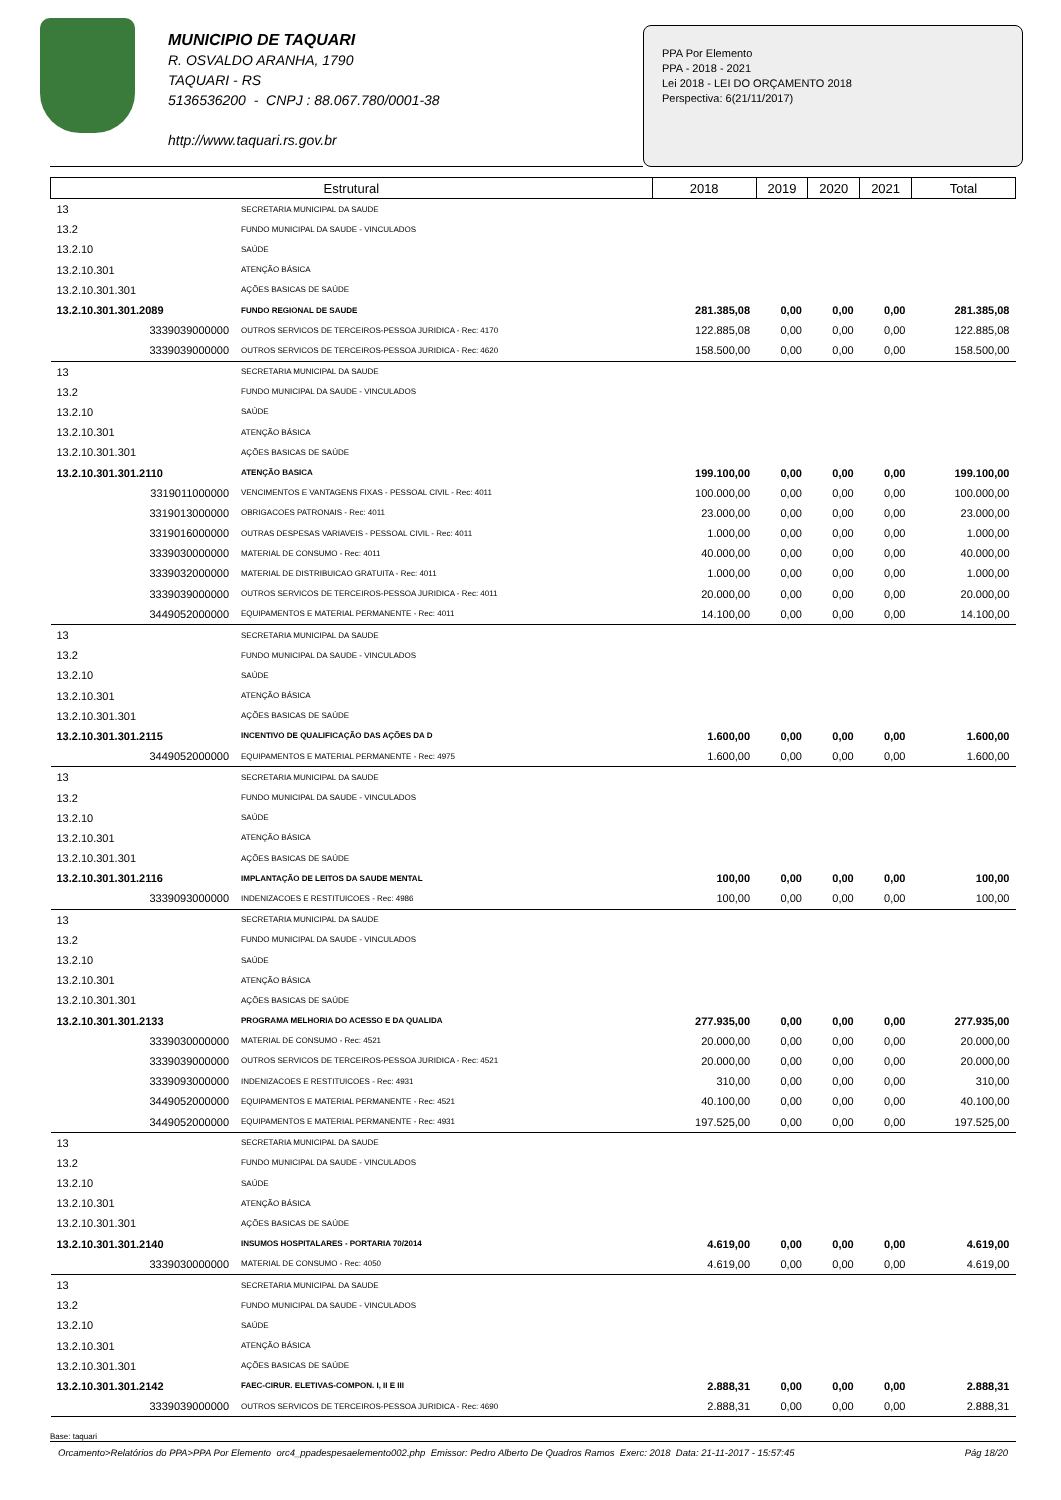MUNICIPIO DE TAQUARI
R. OSVALDO ARANHA, 1790
TAQUARI - RS
5136536200 - CNPJ : 88.067.780/0001-38
http://www.taquari.rs.gov.br
PPA Por Elemento
PPA - 2018 - 2021
Lei 2018 - LEI DO ORÇAMENTO 2018
Perspectiva: 6(21/11/2017)
| Estrutural | | 2018 | 2019 | 2020 | 2021 | Total |
| --- | --- | --- | --- | --- | --- | --- |
| 13 | SECRETARIA MUNICIPAL DA SAUDE | | | | | |
| 13.2 | FUNDO MUNICIPAL DA SAUDE - VINCULADOS | | | | | |
| 13.2.10 | SAÚDE | | | | | |
| 13.2.10.301 | ATENÇÃO BÁSICA | | | | | |
| 13.2.10.301.301 | AÇÕES BASICAS DE SAÚDE | | | | | |
| 13.2.10.301.301.2089 | FUNDO REGIONAL DE SAUDE | 281.385,08 | 0,00 | 0,00 | 0,00 | 281.385,08 |
| 3339039000000 | OUTROS SERVICOS DE TERCEIROS-PESSOA JURIDICA - Rec: 4170 | 122.885,08 | 0,00 | 0,00 | 0,00 | 122.885,08 |
| 3339039000000 | OUTROS SERVICOS DE TERCEIROS-PESSOA JURIDICA - Rec: 4620 | 158.500,00 | 0,00 | 0,00 | 0,00 | 158.500,00 |
| 13 | SECRETARIA MUNICIPAL DA SAUDE | | | | | |
| 13.2 | FUNDO MUNICIPAL DA SAUDE - VINCULADOS | | | | | |
| 13.2.10 | SAÚDE | | | | | |
| 13.2.10.301 | ATENÇÃO BÁSICA | | | | | |
| 13.2.10.301.301 | AÇÕES BASICAS DE SAÚDE | | | | | |
| 13.2.10.301.301.2110 | ATENÇÃO BASICA | 199.100,00 | 0,00 | 0,00 | 0,00 | 199.100,00 |
| 3319011000000 | VENCIMENTOS E VANTAGENS FIXAS - PESSOAL CIVIL - Rec: 4011 | 100.000,00 | 0,00 | 0,00 | 0,00 | 100.000,00 |
| 3319013000000 | OBRIGACOES PATRONAIS - Rec: 4011 | 23.000,00 | 0,00 | 0,00 | 0,00 | 23.000,00 |
| 3319016000000 | OUTRAS DESPESAS VARIAVEIS - PESSOAL CIVIL - Rec: 4011 | 1.000,00 | 0,00 | 0,00 | 0,00 | 1.000,00 |
| 3339030000000 | MATERIAL DE CONSUMO - Rec: 4011 | 40.000,00 | 0,00 | 0,00 | 0,00 | 40.000,00 |
| 3339032000000 | MATERIAL DE DISTRIBUICAO GRATUITA - Rec: 4011 | 1.000,00 | 0,00 | 0,00 | 0,00 | 1.000,00 |
| 3339039000000 | OUTROS SERVICOS DE TERCEIROS-PESSOA JURIDICA - Rec: 4011 | 20.000,00 | 0,00 | 0,00 | 0,00 | 20.000,00 |
| 3449052000000 | EQUIPAMENTOS E MATERIAL PERMANENTE - Rec: 4011 | 14.100,00 | 0,00 | 0,00 | 0,00 | 14.100,00 |
| 13 | SECRETARIA MUNICIPAL DA SAUDE | | | | | |
| 13.2 | FUNDO MUNICIPAL DA SAUDE - VINCULADOS | | | | | |
| 13.2.10 | SAÚDE | | | | | |
| 13.2.10.301 | ATENÇÃO BÁSICA | | | | | |
| 13.2.10.301.301 | AÇÕES BASICAS DE SAÚDE | | | | | |
| 13.2.10.301.301.2115 | INCENTIVO DE QUALIFICAÇÃO DAS AÇÕES DA D | 1.600,00 | 0,00 | 0,00 | 0,00 | 1.600,00 |
| 3449052000000 | EQUIPAMENTOS E MATERIAL PERMANENTE - Rec: 4975 | 1.600,00 | 0,00 | 0,00 | 0,00 | 1.600,00 |
| 13 | SECRETARIA MUNICIPAL DA SAUDE | | | | | |
| 13.2 | FUNDO MUNICIPAL DA SAUDE - VINCULADOS | | | | | |
| 13.2.10 | SAÚDE | | | | | |
| 13.2.10.301 | ATENÇÃO BÁSICA | | | | | |
| 13.2.10.301.301 | AÇÕES BASICAS DE SAÚDE | | | | | |
| 13.2.10.301.301.2116 | IMPLANTAÇÃO DE LEITOS DA SAUDE MENTAL | 100,00 | 0,00 | 0,00 | 0,00 | 100,00 |
| 3339093000000 | INDENIZACOES E RESTITUICOES - Rec: 4986 | 100,00 | 0,00 | 0,00 | 0,00 | 100,00 |
| 13 | SECRETARIA MUNICIPAL DA SAUDE | | | | | |
| 13.2 | FUNDO MUNICIPAL DA SAUDE - VINCULADOS | | | | | |
| 13.2.10 | SAÚDE | | | | | |
| 13.2.10.301 | ATENÇÃO BÁSICA | | | | | |
| 13.2.10.301.301 | AÇÕES BASICAS DE SAÚDE | | | | | |
| 13.2.10.301.301.2133 | PROGRAMA MELHORIA DO ACESSO E DA QUALIDA | 277.935,00 | 0,00 | 0,00 | 0,00 | 277.935,00 |
| 3339030000000 | MATERIAL DE CONSUMO - Rec: 4521 | 20.000,00 | 0,00 | 0,00 | 0,00 | 20.000,00 |
| 3339039000000 | OUTROS SERVICOS DE TERCEIROS-PESSOA JURIDICA - Rec: 4521 | 20.000,00 | 0,00 | 0,00 | 0,00 | 20.000,00 |
| 3339093000000 | INDENIZACOES E RESTITUICOES - Rec: 4931 | 310,00 | 0,00 | 0,00 | 0,00 | 310,00 |
| 3449052000000 | EQUIPAMENTOS E MATERIAL PERMANENTE - Rec: 4521 | 40.100,00 | 0,00 | 0,00 | 0,00 | 40.100,00 |
| 3449052000000 | EQUIPAMENTOS E MATERIAL PERMANENTE - Rec: 4931 | 197.525,00 | 0,00 | 0,00 | 0,00 | 197.525,00 |
| 13 | SECRETARIA MUNICIPAL DA SAUDE | | | | | |
| 13.2 | FUNDO MUNICIPAL DA SAUDE - VINCULADOS | | | | | |
| 13.2.10 | SAÚDE | | | | | |
| 13.2.10.301 | ATENÇÃO BÁSICA | | | | | |
| 13.2.10.301.301 | AÇÕES BASICAS DE SAÚDE | | | | | |
| 13.2.10.301.301.2140 | INSUMOS HOSPITALARES - PORTARIA 70/2014 | 4.619,00 | 0,00 | 0,00 | 0,00 | 4.619,00 |
| 3339030000000 | MATERIAL DE CONSUMO - Rec: 4050 | 4.619,00 | 0,00 | 0,00 | 0,00 | 4.619,00 |
| 13 | SECRETARIA MUNICIPAL DA SAUDE | | | | | |
| 13.2 | FUNDO MUNICIPAL DA SAUDE - VINCULADOS | | | | | |
| 13.2.10 | SAÚDE | | | | | |
| 13.2.10.301 | ATENÇÃO BÁSICA | | | | | |
| 13.2.10.301.301 | AÇÕES BASICAS DE SAÚDE | | | | | |
| 13.2.10.301.301.2142 | FAEC-CIRUR. ELETIVAS-COMPON. I, II E III | 2.888,31 | 0,00 | 0,00 | 0,00 | 2.888,31 |
| 3339039000000 | OUTROS SERVICOS DE TERCEIROS-PESSOA JURIDICA - Rec: 4690 | 2.888,31 | 0,00 | 0,00 | 0,00 | 2.888,31 |
Base: taquari
Orcamento>Relatórios do PPA>PPA Por Elemento orc4_ppadespesaelemento002.php Emissor: Pedro Alberto De Quadros Ramos Exerc: 2018 Data: 21-11-2017 - 15:57:45 Pág 18/20